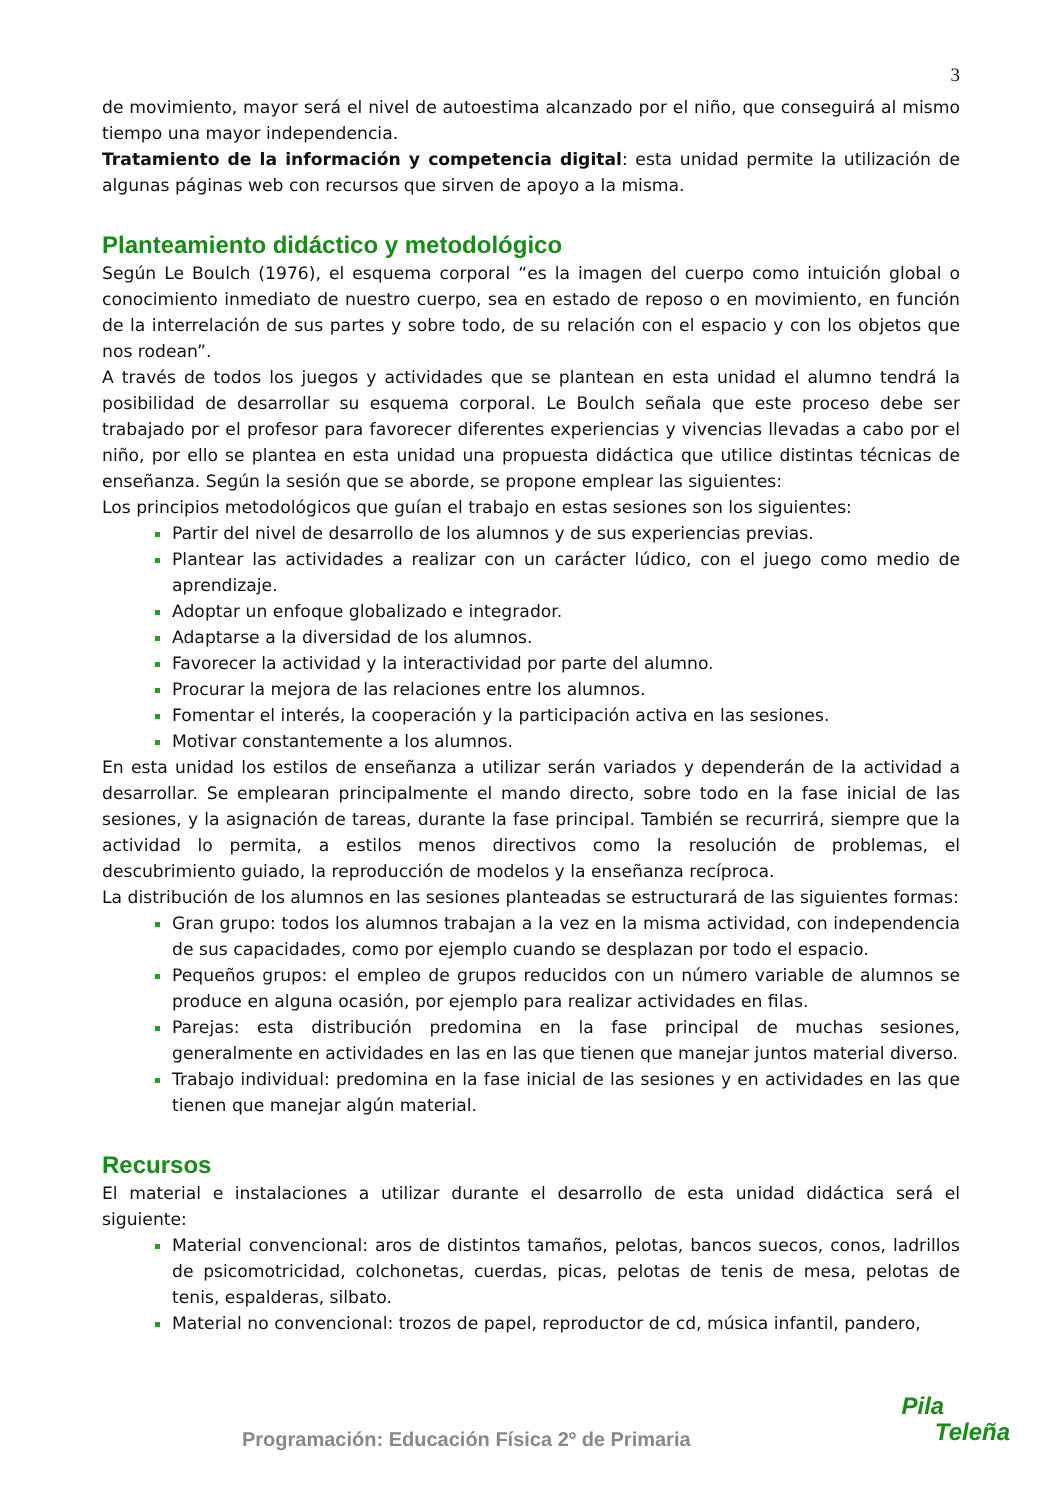3
de movimiento, mayor será el nivel de autoestima alcanzado por el niño, que conseguirá al mismo tiempo una mayor independencia.
Tratamiento de la información y competencia digital: esta unidad permite la utilización de algunas páginas web con recursos que sirven de apoyo a la misma.
Planteamiento didáctico y metodológico
Según Le Boulch (1976), el esquema corporal “es la imagen del cuerpo como intuición global o conocimiento inmediato de nuestro cuerpo, sea en estado de reposo o en movimiento, en función de la interrelación de sus partes y sobre todo, de su relación con el espacio y con los objetos que nos rodean”.
A través de todos los juegos y actividades que se plantean en esta unidad el alumno tendrá la posibilidad de desarrollar su esquema corporal. Le Boulch señala que este proceso debe ser trabajado por el profesor para favorecer diferentes experiencias y vivencias llevadas a cabo por el niño, por ello se plantea en esta unidad una propuesta didáctica que utilice distintas técnicas de enseñanza. Según la sesión que se aborde, se propone emplear las siguientes:
Los principios metodológicos que guían el trabajo en estas sesiones son los siguientes:
Partir del nivel de desarrollo de los alumnos y de sus experiencias previas.
Plantear las actividades a realizar con un carácter lúdico, con el juego como medio de aprendizaje.
Adoptar un enfoque globalizado e integrador.
Adaptarse a la diversidad de los alumnos.
Favorecer la actividad y la interactividad por parte del alumno.
Procurar la mejora de las relaciones entre los alumnos.
Fomentar el interés, la cooperación y la participación activa en las sesiones.
Motivar constantemente a los alumnos.
En esta unidad los estilos de enseñanza a utilizar serán variados y dependerán de la actividad a desarrollar. Se emplearan principalmente el mando directo, sobre todo en la fase inicial de las sesiones, y la asignación de tareas, durante la fase principal. También se recurrirá, siempre que la actividad lo permita, a estilos menos directivos como la resolución de problemas, el descubrimiento guiado, la reproducción de modelos y la enseñanza recíproca.
La distribución de los alumnos en las sesiones planteadas se estructurará de las siguientes formas:
Gran grupo: todos los alumnos trabajan a la vez en la misma actividad, con independencia de sus capacidades, como por ejemplo cuando se desplazan por todo el espacio.
Pequeños grupos: el empleo de grupos reducidos con un número variable de alumnos se produce en alguna ocasión, por ejemplo para realizar actividades en filas.
Parejas: esta distribución predomina en la fase principal de muchas sesiones, generalmente en actividades en las en las que tienen que manejar juntos material diverso.
Trabajo individual: predomina en la fase inicial de las sesiones y en actividades en las que tienen que manejar algún material.
Recursos
El material e instalaciones a utilizar durante el desarrollo de esta unidad didáctica será el siguiente:
Material convencional: aros de distintos tamaños, pelotas, bancos suecos, conos, ladrillos de psicomotricidad, colchonetas, cuerdas, picas, pelotas de tenis de mesa, pelotas de tenis, espalderas, silbato.
Material no convencional: trozos de papel, reproductor de cd, música infantil, pandero,
Programación: Educación Física 2º de Primaria
Pila
Teleña